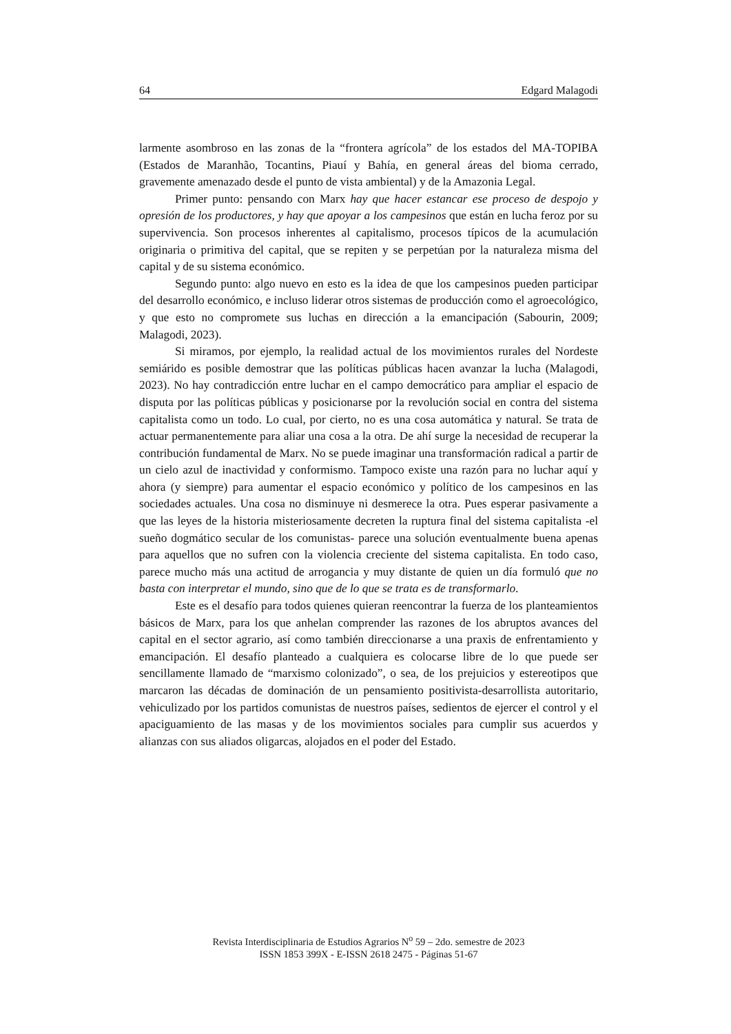64 Edgard Malagodi
larmente asombroso en las zonas de la “frontera agrícola” de los estados del MA-TOPIBA (Estados de Maranhão, Tocantins, Piauí y Bahía, en general áreas del bioma cerrado, gravemente amenazado desde el punto de vista ambiental) y de la Amazonia Legal.
Primer punto: pensando con Marx hay que hacer estancar ese proceso de despojo y opresión de los productores, y hay que apoyar a los campesinos que están en lucha feroz por su supervivencia. Son procesos inherentes al capitalismo, procesos típicos de la acumulación originaria o primitiva del capital, que se repiten y se perpetúan por la naturaleza misma del capital y de su sistema económico.
Segundo punto: algo nuevo en esto es la idea de que los campesinos pueden participar del desarrollo económico, e incluso liderar otros sistemas de producción como el agroecológico, y que esto no compromete sus luchas en dirección a la emancipación (Sabourin, 2009; Malagodi, 2023).
Si miramos, por ejemplo, la realidad actual de los movimientos rurales del Nordeste semiárido es posible demostrar que las políticas públicas hacen avanzar la lucha (Malagodi, 2023). No hay contradicción entre luchar en el campo democrático para ampliar el espacio de disputa por las políticas públicas y posicionarse por la revolución social en contra del sistema capitalista como un todo. Lo cual, por cierto, no es una cosa automática y natural. Se trata de actuar permanentemente para aliar una cosa a la otra. De ahí surge la necesidad de recuperar la contribución fundamental de Marx. No se puede imaginar una transformación radical a partir de un cielo azul de inactividad y conformismo. Tampoco existe una razón para no luchar aquí y ahora (y siempre) para aumentar el espacio económico y político de los campesinos en las sociedades actuales. Una cosa no disminuye ni desmerece la otra. Pues esperar pasivamente a que las leyes de la historia misteriosamente decreten la ruptura final del sistema capitalista -el sueño dogmático secular de los comunistas- parece una solución eventualmente buena apenas para aquellos que no sufren con la violencia creciente del sistema capitalista. En todo caso, parece mucho más una actitud de arrogancia y muy distante de quien un día formuló que no basta con interpretar el mundo, sino que de lo que se trata es de transformarlo.
Este es el desafío para todos quienes quieran reencontrar la fuerza de los planteamientos básicos de Marx, para los que anhelan comprender las razones de los abruptos avances del capital en el sector agrario, así como también direccionarse a una praxis de enfrentamiento y emancipación. El desafío planteado a cualquiera es colocarse libre de lo que puede ser sencillamente llamado de “marxismo colonizado”, o sea, de los prejuicios y estereotipos que marcaron las décadas de dominación de un pensamiento positivista-desarrollista autoritario, vehiculizado por los partidos comunistas de nuestros países, sedientos de ejercer el control y el apaciguamiento de las masas y de los movimientos sociales para cumplir sus acuerdos y alianzas con sus aliados oligarcas, alojados en el poder del Estado.
Revista Interdisciplinaria de Estudios Agrarios N<sup>o</sup> 59 – 2do. semestre de 2023
ISSN 1853 399X - E-ISSN 2618 2475 - Páginas 51-67